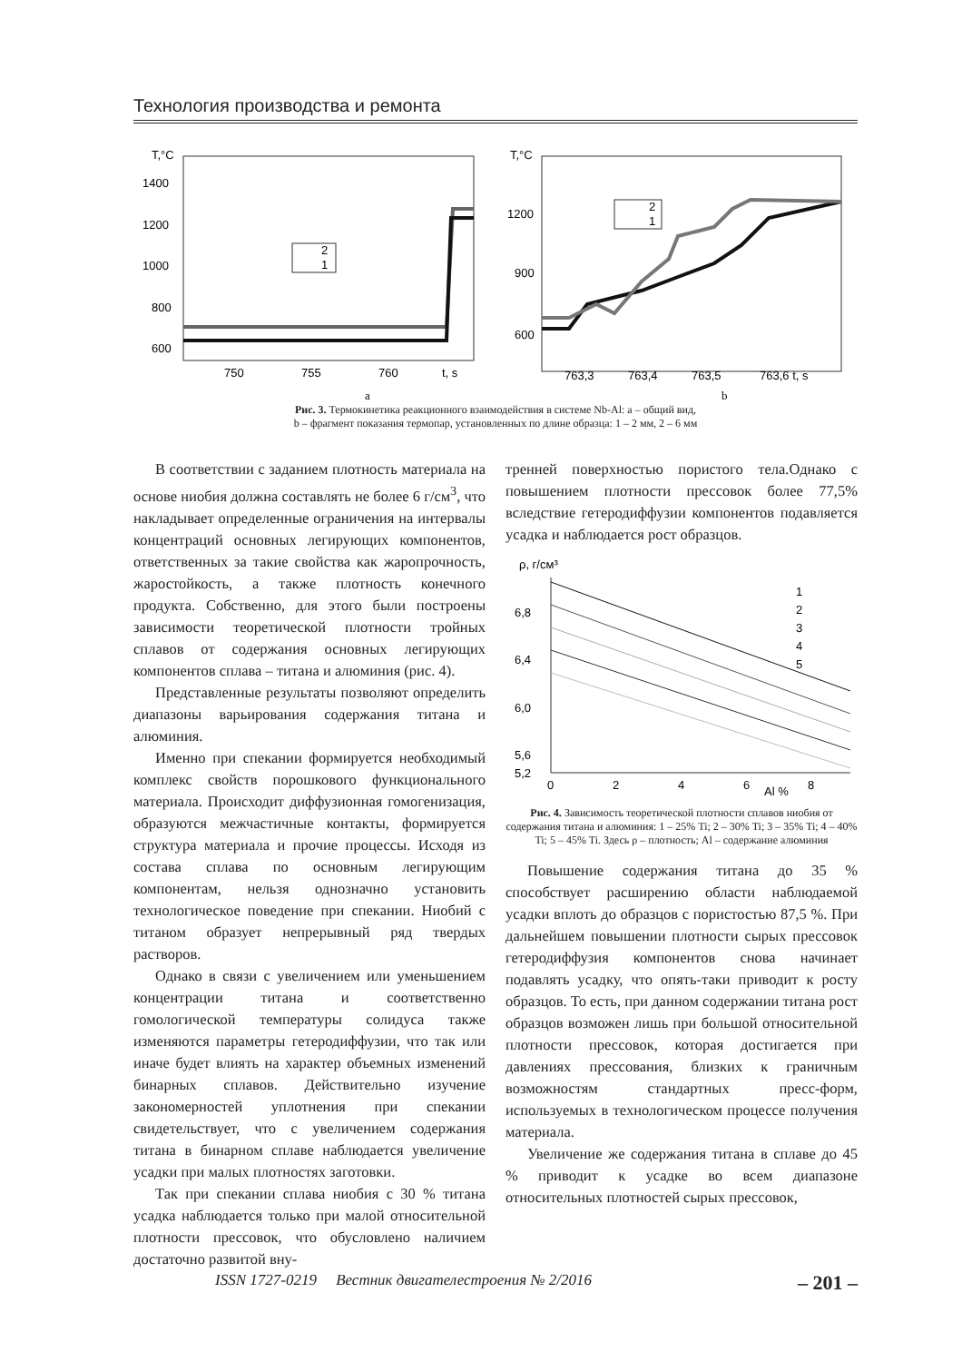Технология производства и ремонта
T,°C
1400
1200
1000
800
600
750
755
760
t, s
2
1
T,°C
1200
900
600
763,3
763,4
763,5
763,6 t, s
2
1
a
b
Рис. 3. Термокинетика реакционного взаимодействия в системе Nb-Al: a – общий вид,
b – фрагмент показания термопар, установленных по длине образца: 1 – 2 мм, 2 – 6 мм
В соответствии с заданием плотность материала на основе ниобия должна составлять не более 6 г/см<sup>3</sup>, что накладывает определенные ограничения на интервалы концентраций основных легирующих компонентов, ответственных за такие свойства как жаропрочность, жаростойкость, а также плотность конечного продукта. Собственно, для этого были построены зависимости теоретической плотности тройных сплавов от содержания основных легирующих компонентов сплава – титана и алюминия (рис. 4).
Представленные результаты позволяют определить диапазоны варьирования содержания титана и алюминия.
Именно при спекании формируется необходимый комплекс свойств порошкового функционального материала. Происходит диффузионная гомогенизация, образуются межчастичные контакты, формируется структура материала и прочие процессы. Исходя из состава сплава по основным легирующим компонентам, нельзя однозначно установить технологическое поведение при спекании. Ниобий с титаном образует непрерывный ряд твердых растворов.
Однако в связи с увеличением или уменьшением концентрации титана и соответственно гомологической температуры солидуса также изменяются параметры гетеродиффузии, что так или иначе будет влиять на характер объемных изменений бинарных сплавов. Действительно изучение закономерностей уплотнения при спекании свидетельствует, что с увеличением содержания титана в бинарном сплаве наблюдается увеличение усадки при малых плотностях заготовки.
Так при спекании сплава ниобия с 30 % титана усадка наблюдается только при малой относительной плотности прессовок, что обусловлено наличием достаточно развитой вну-
тренней поверхностью пористого тела.Однако с повышением плотности прессовок более 77,5% вследствие гетеродиффузии компонентов подавляется усадка и наблюдается рост образцов.
ρ, г/см³
6,8
6,4
6,0
5,6
5,2
0
2
4
6
Al %
8
1
2
3
4
5
Рис. 4. Зависимость теоретической плотности сплавов ниобия от содержания титана и алюминия: 1 – 25% Ti; 2 – 30% Ti; 3 – 35% Ti; 4 – 40% Ti; 5 – 45% Ti. Здесь ρ – плотность; Al – содержание алюминия
Повышение содержания титана до 35 % способствует расширению области наблюдаемой усадки вплоть до образцов с пористостью 87,5 %. При дальнейшем повышении плотности сырых прессовок гетеродиффузия компонентов снова начинает подавлять усадку, что опять-таки приводит к росту образцов. То есть, при данном содержании титана рост образцов возможен лишь при большой относительной плотности прессовок, которая достигается при давлениях прессования, близких к граничным возможностям стандартных пресс-форм, используемых в технологическом процессе получения материала.
Увеличение же содержания титана в сплаве до 45 % приводит к усадке во всем диапазоне относительных плотностей сырых прессовок,
ISSN 1727-0219 Вестник двигателестроения № 2/2016 – 201 –